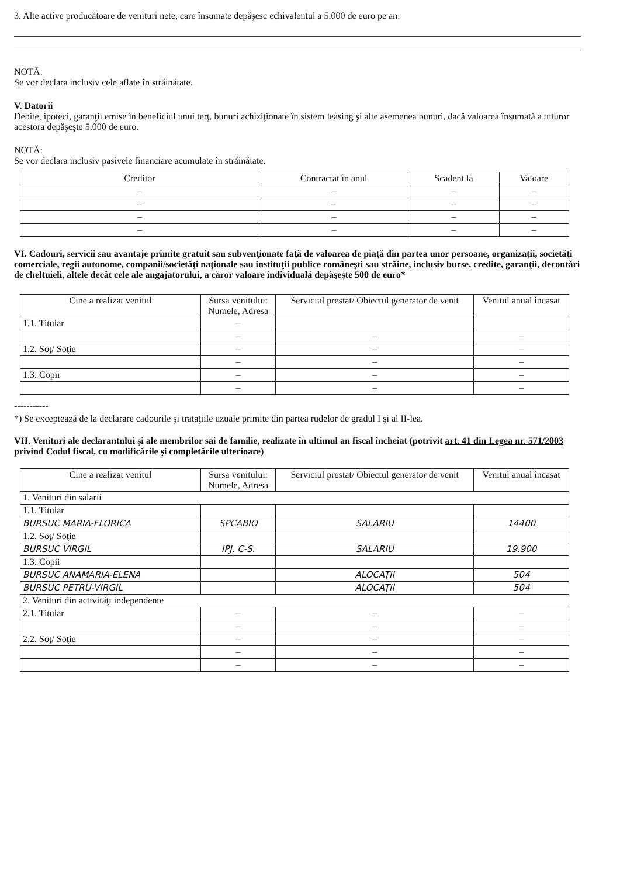3. Alte active producătoare de venituri nete, care însumate depăşesc echivalentul a 5.000 de euro pe an:
NOTĂ:
Se vor declara inclusiv cele aflate în străinătate.
V. Datorii
Debite, ipoteci, garanţii emise în beneficiul unui terţ, bunuri achiziţionate în sistem leasing şi alte asemenea bunuri, dacă valoarea însumată a tuturor acestora depăşeşte 5.000 de euro.
NOTĂ:
Se vor declara inclusiv pasivele financiare acumulate în străinătate.
| Creditor | Contractat în anul | Scadent la | Valoare |
| --- | --- | --- | --- |
| – | – | – | – |
| – | – | – | – |
| – | – | – | – |
| – | – | – | – |
VI. Cadouri, servicii sau avantaje primite gratuit sau subvenţionate faţă de valoarea de piaţă din partea unor persoane, organizaţii, societăţi comerciale, regii autonome, companii/societăţi naţionale sau instituţii publice româneşti sau străine, inclusiv burse, credite, garanţii, decontări de cheltuieli, altele decât cele ale angajatorului, a căror valoare individuală depăşeşte 500 de euro*
| Cine a realizat venitul | Sursa venitului: Numele, Adresa | Serviciul prestat/ Obiectul generator de venit | Venitul anual încasat |
| --- | --- | --- | --- |
| 1.1. Titular | – | | |
| | – | – | – |
| 1.2. Soţ/ Soţie | – | – | – |
| | – | – | – |
| 1.3. Copii | – | – | – |
| | – | – | – |
-----------
*) Se exceptează de la declarare cadourile şi trataţiile uzuale primite din partea rudelor de gradul I şi al II-lea.
VII. Venituri ale declarantului şi ale membrilor săi de familie, realizate în ultimul an fiscal încheiat (potrivit art. 41 din Legea nr. 571/2003 privind Codul fiscal, cu modificările şi completările ulterioare)
| Cine a realizat venitul | Sursa venitului: Numele, Adresa | Serviciul prestat/ Obiectul generator de venit | Venitul anual încasat |
| --- | --- | --- | --- |
| 1. Venituri din salarii | | | |
| 1.1. Titular | | | |
| BURSUC MARIA-FLORICA | SPCABIO | SALARIU | 14400 |
| 1.2. Soţ/ Soţie | | | |
| BURSUC VIRGIL | IPJ. C-S. | SALARIU | 19.900 |
| 1.3. Copii | | | |
| BURSUC ANAMARIA-ELENA | | ALOCAŢII | 504 |
| BURSUC PETRU-VIRGIL | | ALOCAŢII | 504 |
| 2. Venituri din activităţi independente | | | |
| 2.1. Titular | – | – | – |
| | – | – | – |
| 2.2. Soţ/ Soţie | – | – | – |
| | – | – | – |
| | – | – | – |